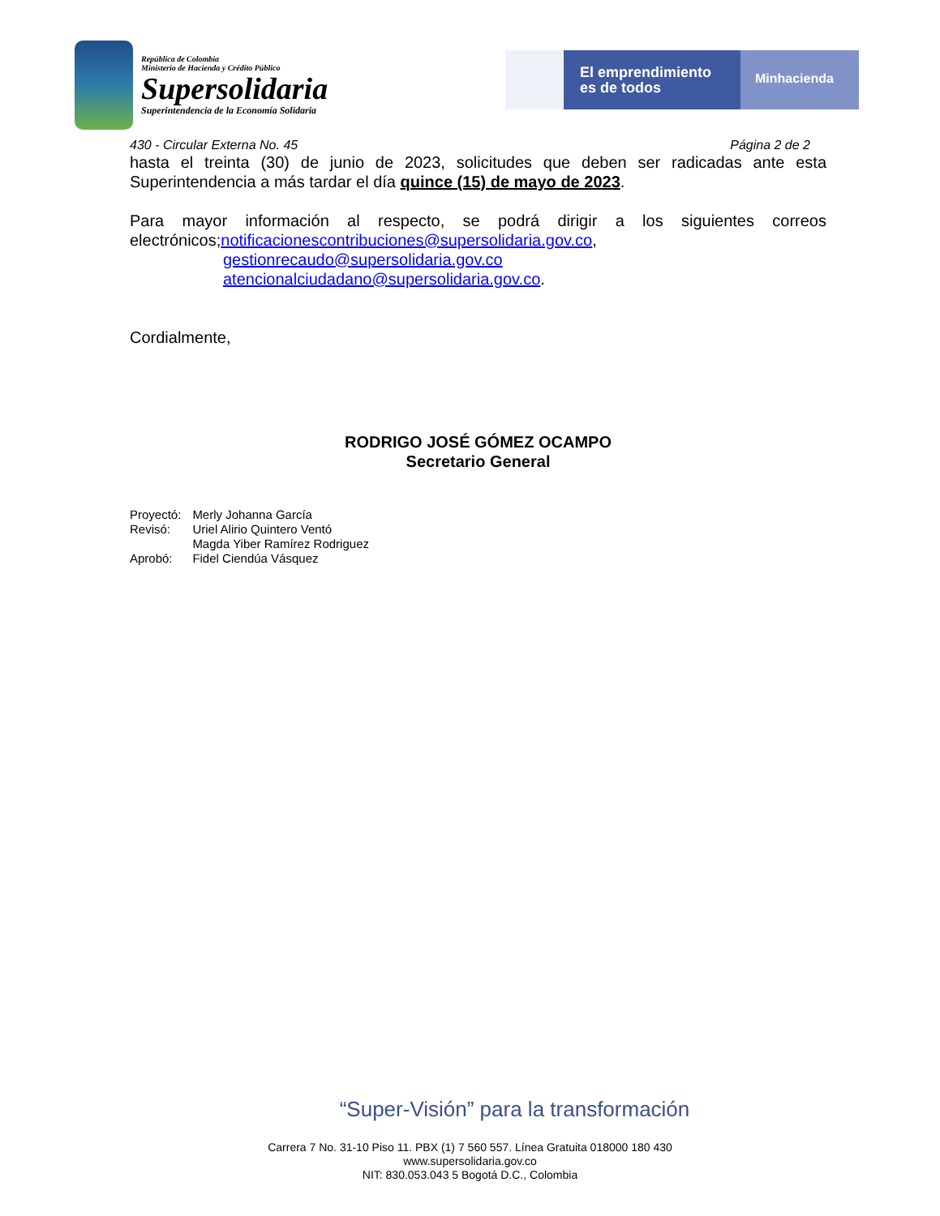República de Colombia
Ministerio de Hacienda y Crédito Público
Supersolidaria
Superintendencia de la Economía Solidaria
El emprendimiento es de todos
Minhacienda
430 - Circular Externa No. 45 Página 2 de 2
hasta el treinta (30) de junio de 2023, solicitudes que deben ser radicadas ante esta Superintendencia a más tardar el día quince (15) de mayo de 2023.
Para mayor información al respecto, se podrá dirigir a los siguientes correos electrónicos;notificacionescontribuciones@supersolidaria.gov.co,
gestionrecaudo@supersolidaria.gov.co
atencionalciudadano@supersolidaria.gov.co.
Cordialmente,
RODRIGO JOSÉ GÓMEZ OCAMPO
Secretario General
| Proyectó: | Merly Johanna García |
| Revisó: | Uriel Alirio Quintero Ventó Magda Yiber Ramírez Rodriguez |
| Aprobó: | Fidel Ciendúa Vásquez |
“Super-Visión” para la transformación
Carrera 7 No. 31-10 Piso 11. PBX (1) 7 560 557. Línea Gratuita 018000 180 430
www.supersolidaria.gov.co
NIT: 830.053.043 5 Bogotá D.C., Colombia